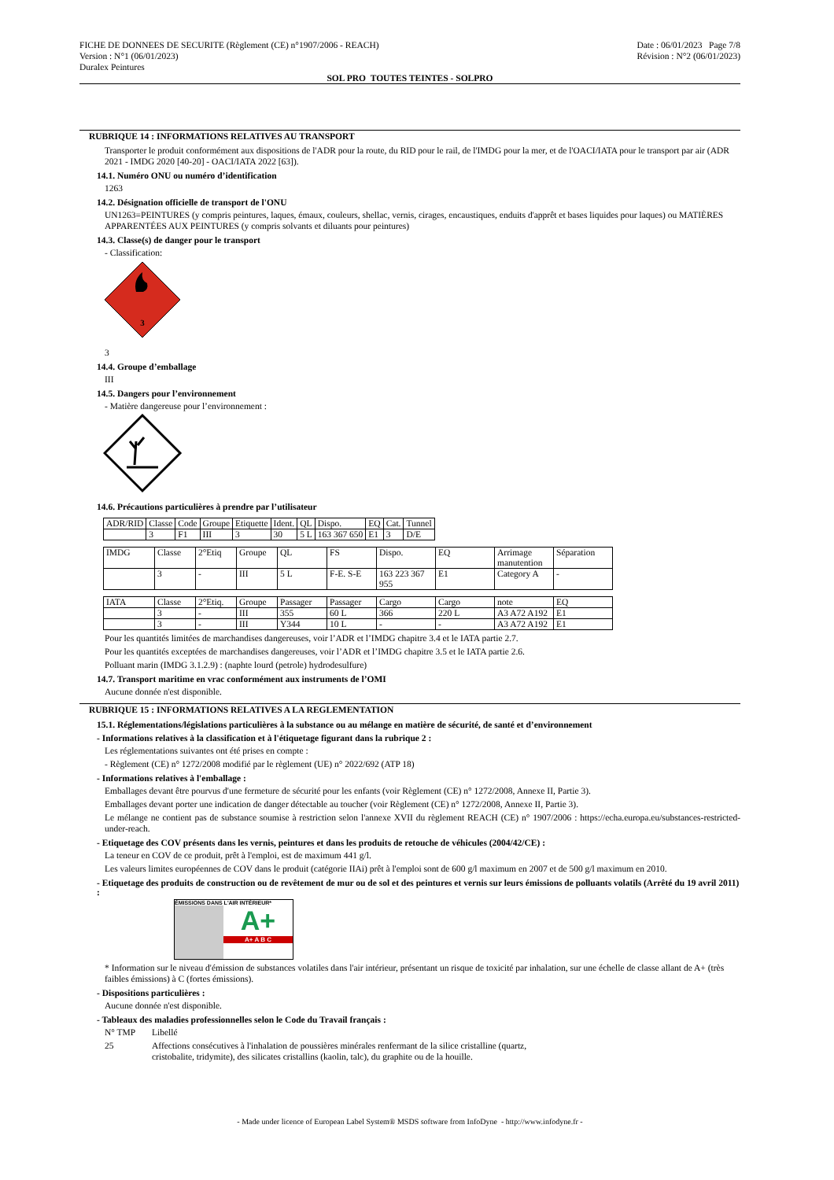FICHE DE DONNEES DE SECURITE (Règlement (CE) n°1907/2006 - REACH)
Version : N°1 (06/01/2023)
Duralex Peintures
Date : 06/01/2023 Page 7/8
Révision : N°2 (06/01/2023)
SOL PRO TOUTES TEINTES - SOLPRO
RUBRIQUE 14 : INFORMATIONS RELATIVES AU TRANSPORT
Transporter le produit conformément aux dispositions de l'ADR pour la route, du RID pour le rail, de l'IMDG pour la mer, et de l'OACI/IATA pour le transport par air (ADR 2021 - IMDG 2020 [40-20] - OACI/IATA 2022 [63]).
14.1. Numéro ONU ou numéro d’identification
1263
14.2. Désignation officielle de transport de l'ONU
UN1263=PEINTURES (y compris peintures, laques, émaux, couleurs, shellac, vernis, cirages, encaustiques, enduits d'apprêt et bases liquides pour laques) ou MATIÈRES APPARENTÉES AUX PEINTURES (y compris solvants et diluants pour peintures)
14.3. Classe(s) de danger pour le transport
- Classification:
3
3
14.4. Groupe d’emballage
III
14.5. Dangers pour l’environnement
- Matière dangereuse pour l’environnement :
14.6. Précautions particulières à prendre par l’utilisateur
| ADR/RID | Classe | Code | Groupe | Etiquette | Ident. | QL | Dispo. | EQ | Cat. | Tunnel |
| | 3 | F1 | III | 3 | 30 | 5 L | 163 367 650 | E1 | 3 | D/E |
| IMDG | Classe | 2°Etiq | Groupe | QL | FS | Dispo. | EQ | Arrimage manutention | Séparation |
| | 3 | - | III | 5 L | F-E. S-E | 163 223 367 955 | E1 | Category A | - |
| IATA | Classe | 2°Etiq. | Groupe | Passager | Passager | Cargo | Cargo | note | EQ |
| | 3 | - | III | 355 | 60 L | 366 | 220 L | A3 A72 A192 | E1 |
| | 3 | - | III | Y344 | 10 L | - | - | A3 A72 A192 | E1 |
Pour les quantités limitées de marchandises dangereuses, voir l’ADR et l’IMDG chapitre 3.4 et le IATA partie 2.7.
Pour les quantités exceptées de marchandises dangereuses, voir l’ADR et l’IMDG chapitre 3.5 et le IATA partie 2.6.
Polluant marin (IMDG 3.1.2.9) : (naphte lourd (petrole) hydrodesulfure)
14.7. Transport maritime en vrac conformément aux instruments de l’OMI
Aucune donnée n'est disponible.
RUBRIQUE 15 : INFORMATIONS RELATIVES A LA REGLEMENTATION
15.1. Réglementations/législations particulières à la substance ou au mélange en matière de sécurité, de santé et d’environnement
- Informations relatives à la classification et à l'étiquetage figurant dans la rubrique 2 :
Les réglementations suivantes ont été prises en compte :
- Règlement (CE) n° 1272/2008 modifié par le règlement (UE) n° 2022/692 (ATP 18)
- Informations relatives à l'emballage :
Emballages devant être pourvus d'une fermeture de sécurité pour les enfants (voir Règlement (CE) n° 1272/2008, Annexe II, Partie 3).
Emballages devant porter une indication de danger détectable au toucher (voir Règlement (CE) n° 1272/2008, Annexe II, Partie 3).
Le mélange ne contient pas de substance soumise à restriction selon l'annexe XVII du règlement REACH (CE) n° 1907/2006 : https://echa.europa.eu/substances-restricted-under-reach.
- Etiquetage des COV présents dans les vernis, peintures et dans les produits de retouche de véhicules (2004/42/CE) :
La teneur en COV de ce produit, prêt à l'emploi, est de maximum 441 g/l.
Les valeurs limites européennes de COV dans le produit (catégorie IIAi) prêt à l'emploi sont de 600 g/l maximum en 2007 et de 500 g/l maximum en 2010.
- Etiquetage des produits de construction ou de revêtement de mur ou de sol et des peintures et vernis sur leurs émissions de polluants volatils (Arrêté du 19 avril 2011) :
ÉMISSIONS DANS L'AIR INTÉRIEUR*
A+
A+ A B C
* Information sur le niveau d'émission de substances volatiles dans l'air intérieur, présentant un risque de toxicité par inhalation, sur une échelle de classe allant de A+ (très faibles émissions) à C (fortes émissions).
- Dispositions particulières :
Aucune donnée n'est disponible.
- Tableaux des maladies professionnelles selon le Code du Travail français :
N° TMP Libellé
25 Affections consécutives à l'inhalation de poussières minérales renfermant de la silice cristalline (quartz, cristobalite, tridymite), des silicates cristallins (kaolin, talc), du graphite ou de la houille.
- Made under licence of European Label System® MSDS software from InfoDyne - http://www.infodyne.fr -